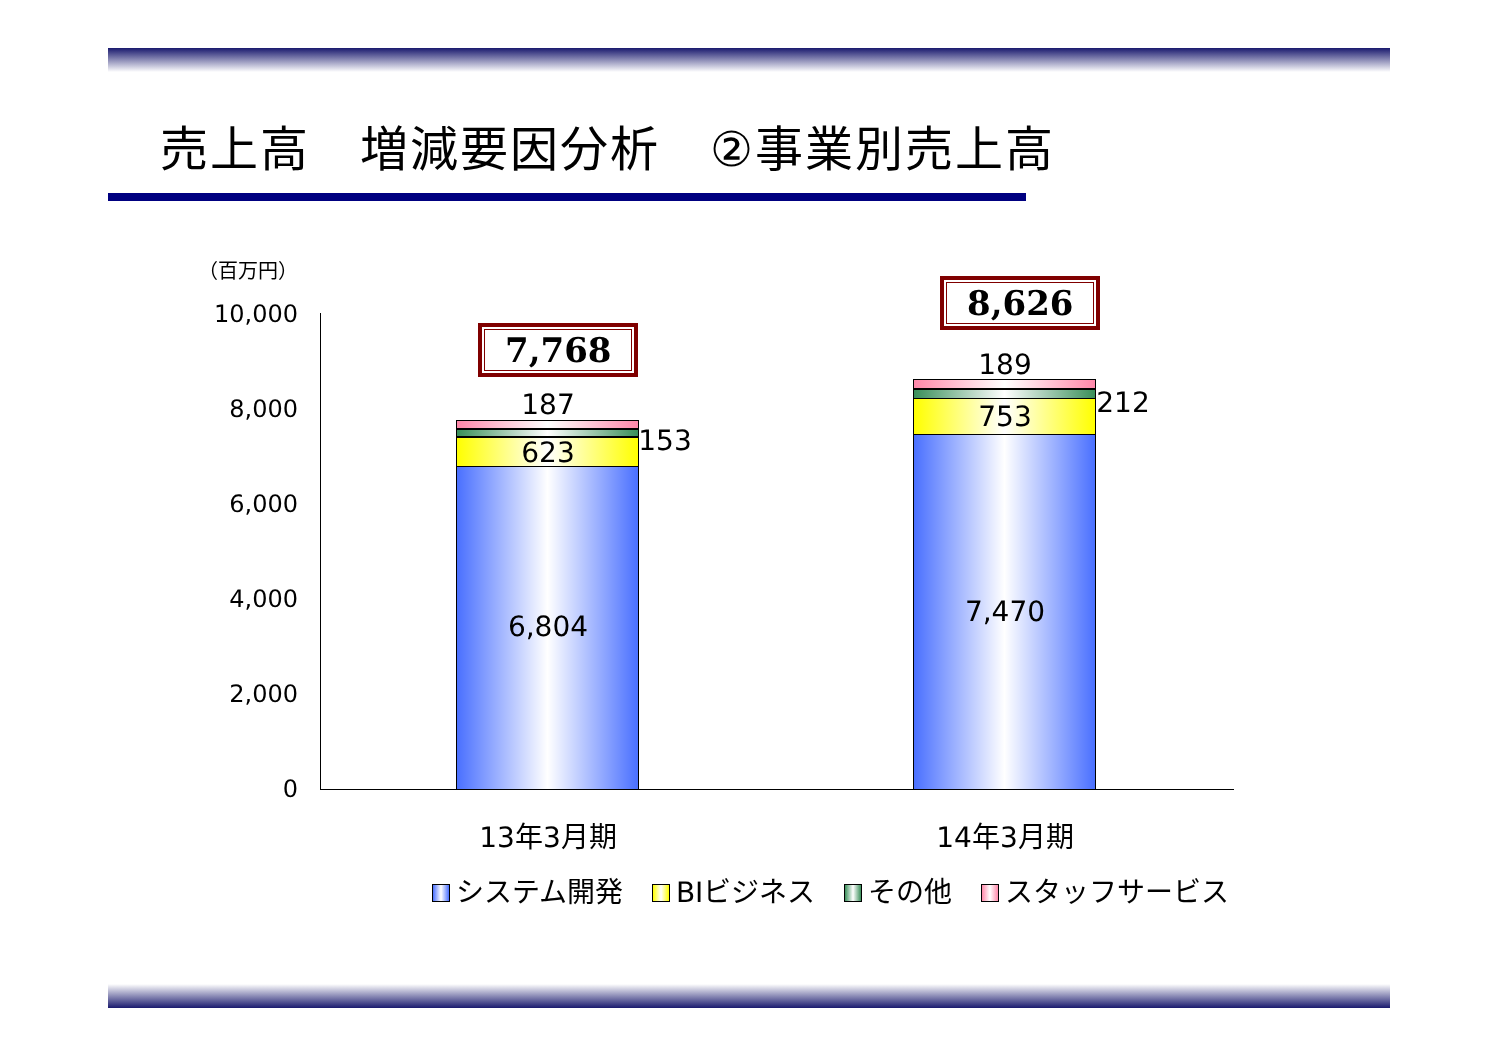売上高　増減要因分析　②事業別売上高
（百万円）
10,000
8,000
6,000
4,000
2,000
0
7,768
8,626
187
153
623
6,804
189
212
753
7,470
13年3月期 14年3月期
システム開発 BIビジネス その他 スタッフサービス